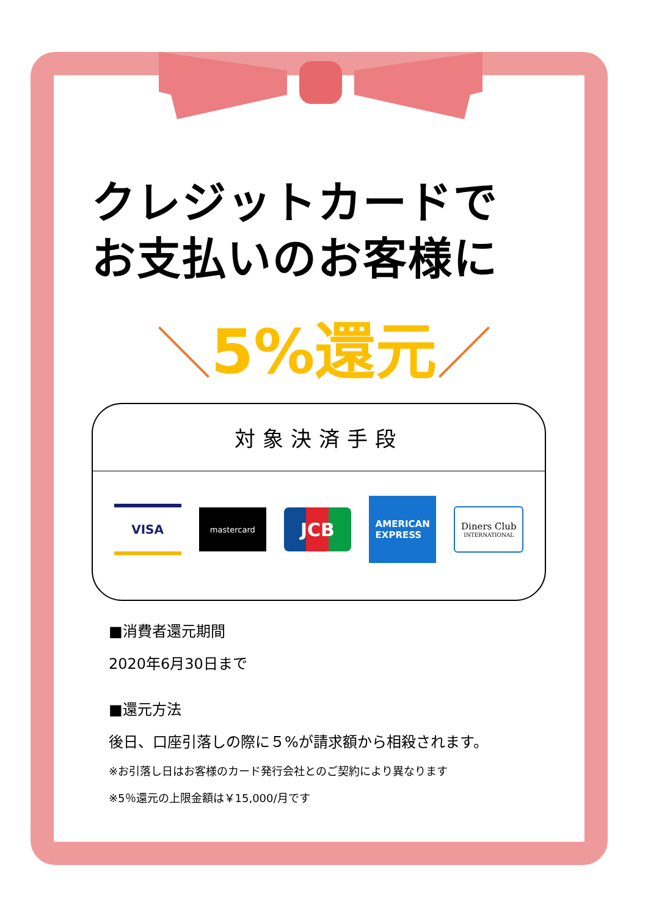クレジットカードで
お支払いのお客様に
＼5%還元／
対象決済手段
VISA
mastercard
JCB
AMERICAN
EXPRESS
Diners Club
INTERNATIONAL
■消費者還元期間
2020年6月30日まで
■還元方法
後日、口座引落しの際に５%が請求額から相殺されます。
※お引落し日はお客様のカード発行会社とのご契約により異なります
※5％還元の上限金額は￥15,000/月です